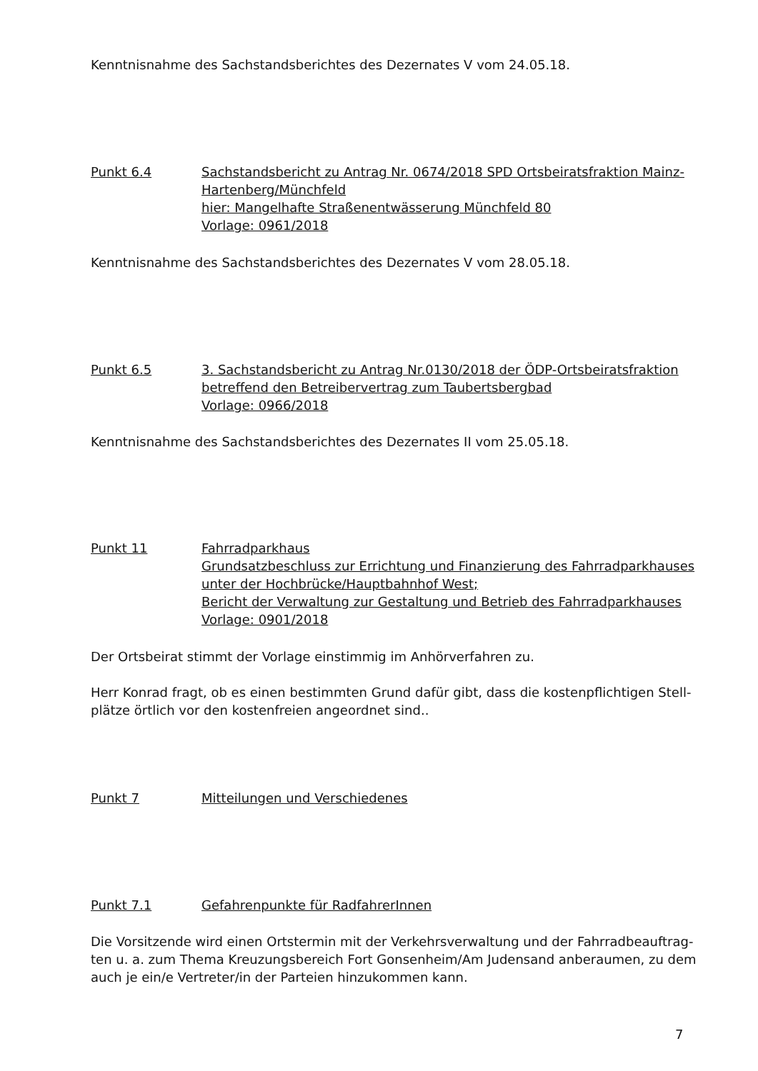Kenntnisnahme des Sachstandsberichtes des Dezernates V vom 24.05.18.
Punkt 6.4 Sachstandsbericht zu Antrag Nr. 0674/2018 SPD Ortsbeiratsfraktion Mainz-Hartenberg/Münchfeld
hier: Mangelhafte Straßenentwässerung Münchfeld 80
Vorlage: 0961/2018
Kenntnisnahme des Sachstandsberichtes des Dezernates V vom 28.05.18.
Punkt 6.5 3. Sachstandsbericht zu Antrag Nr.0130/2018 der ÖDP-Ortsbeiratsfraktion betreffend den Betreibervertrag zum Taubertsbergbad
Vorlage: 0966/2018
Kenntnisnahme des Sachstandsberichtes des Dezernates II vom 25.05.18.
Punkt 11 Fahrradparkhaus
Grundsatzbeschluss zur Errichtung und Finanzierung des Fahrradparkhauses unter der Hochbrücke/Hauptbahnhof West;
Bericht der Verwaltung zur Gestaltung und Betrieb des Fahrradparkhauses
Vorlage: 0901/2018
Der Ortsbeirat stimmt der Vorlage einstimmig im Anhörverfahren zu.
Herr Konrad fragt, ob es einen bestimmten Grund dafür gibt, dass die kostenpflichtigen Stell-plätze örtlich vor den kostenfreien angeordnet sind..
Punkt 7 Mitteilungen und Verschiedenes
Punkt 7.1 Gefahrenpunkte für RadfahrerInnen
Die Vorsitzende wird einen Ortstermin mit der Verkehrsverwaltung und der Fahrradbeauftrag-ten u. a. zum Thema Kreuzungsbereich Fort Gonsenheim/Am Judensand anberaumen, zu dem auch je ein/e Vertreter/in der Parteien hinzukommen kann.
7